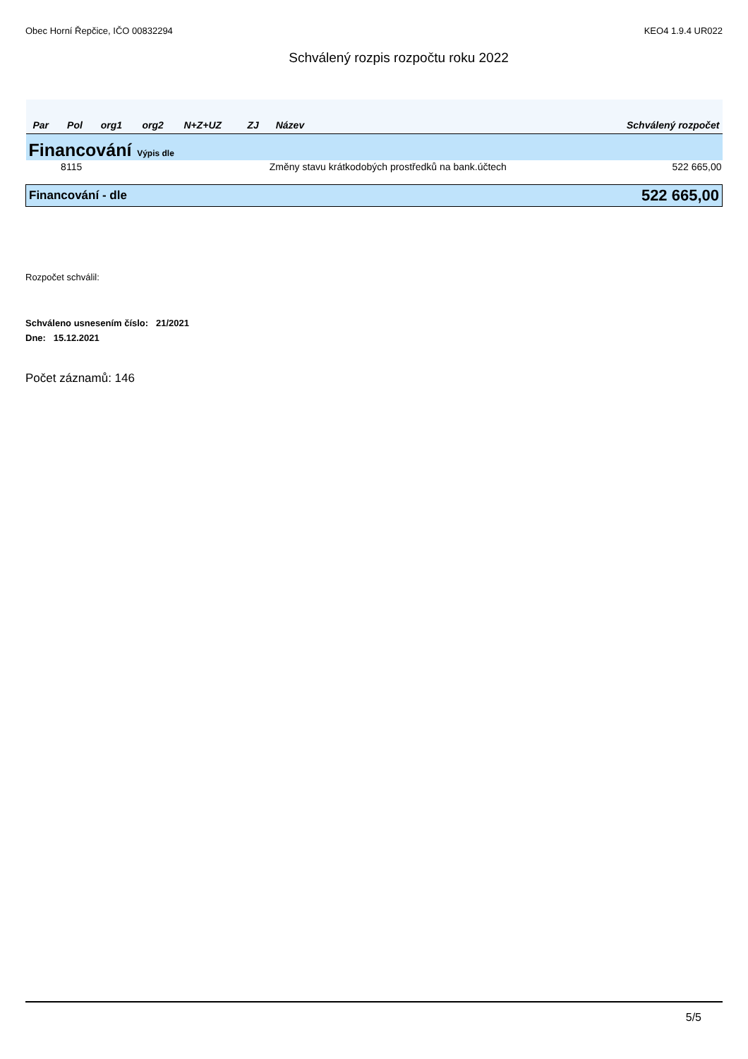Obec Horní Řepčice, IČO 00832294 KEO4 1.9.4 UR022
Schválený rozpis rozpočtu roku 2022
| Par | Pol | org1 | org2 | N+Z+UZ | ZJ | Název | Schválený rozpočet |
| --- | --- | --- | --- | --- | --- | --- | --- |
| Financování Výpis dle | | | | | | | |
| | 8115 | | | | | Změny stavu krátkodobých prostředků na bank.účtech | 522 665,00 |
| Financování - dle | | | | | | | 522 665,00 |
Rozpočet schválil:
Schváleno usnesením číslo: 21/2021
Dne: 15.12.2021
Počet záznamů: 146
5/5